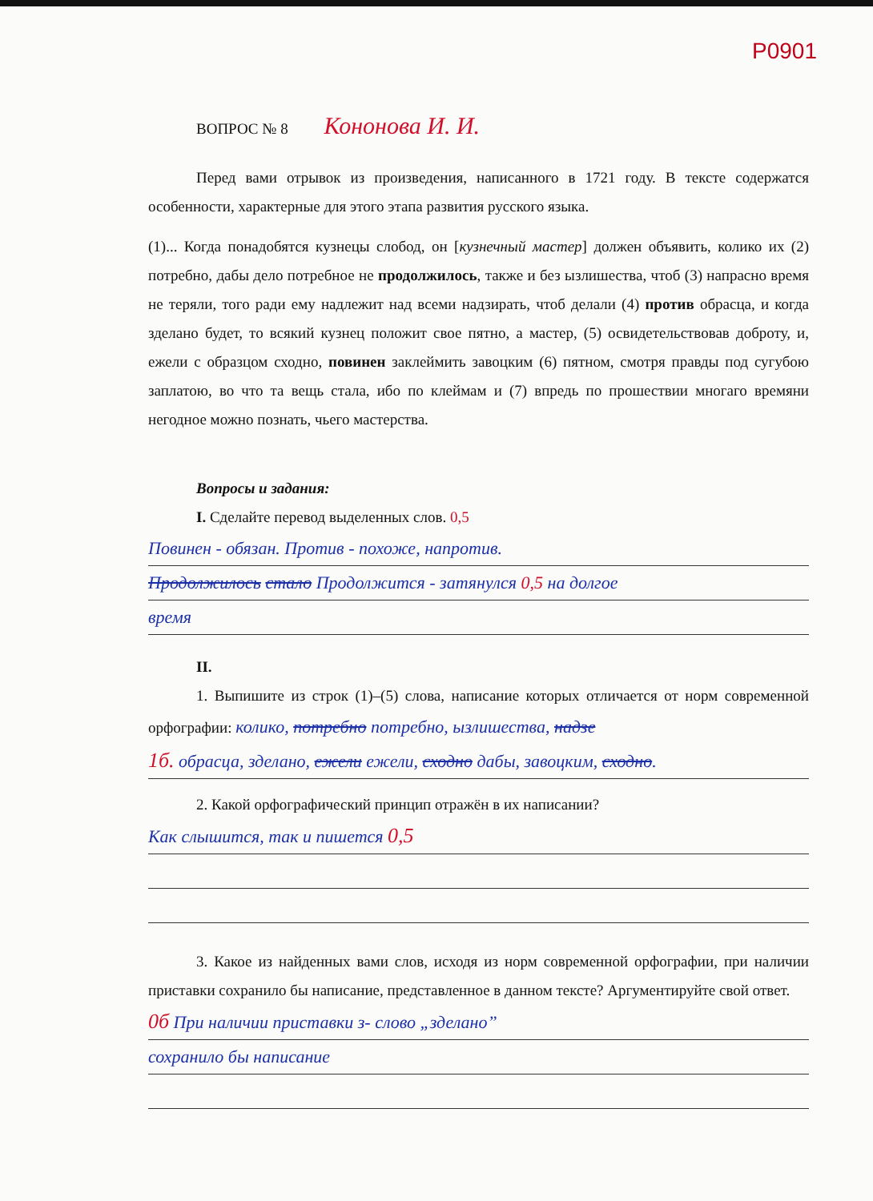P0901
ВОПРОС № 8 Кононова И. И.
Перед вами отрывок из произведения, написанного в 1721 году. В тексте содержатся особенности, характерные для этого этапа развития русского языка.
(1)... Когда понадобятся кузнецы слобод, он [кузнечный мастер] должен объявить, колико их (2) потребно, дабы дело потребное не продолжилось, также и без ызлишества, чтоб (3) напрасно время не теряли, того ради ему надлежит над всеми надзирать, чтоб делали (4) против обрасца, и когда зделано будет, то всякий кузнец положит свое пятно, а мастер, (5) освидетельствовав доброту, и, ежели с образцом сходно, повинен заклеймить завоцким (6) пятном, смотря правды под сугубою заплатою, во что та вещь стала, ибо по клеймам и (7) впредь по прошествии многаго времяни негодное можно познать, чьего мастерства.
Вопросы и задания:
I. Сделайте перевод выделенных слов. 0,5
Повинен - обязан. Против - похоже, напротив.
Продолжилось стало Продолжится - затянулся 0,5 на долгое
время
II.
1. Выпишите из строк (1)–(5) слова, написание которых отличается от норм современной орфографии: колико, потребно потребно, ызлишества, надзе
1б. обрасца, зделано, ежели ежели, сходно дабы, завоцким, сходно.
2. Какой орфографический принцип отражён в их написании?
Как слышится, так и пишется 0,5
3. Какое из найденных вами слов, исходя из норм современной орфографии, при наличии приставки сохранило бы написание, представленное в данном тексте? Аргументируйте свой ответ.
0б При наличии приставки з- слово „зделано”
сохранило бы написание